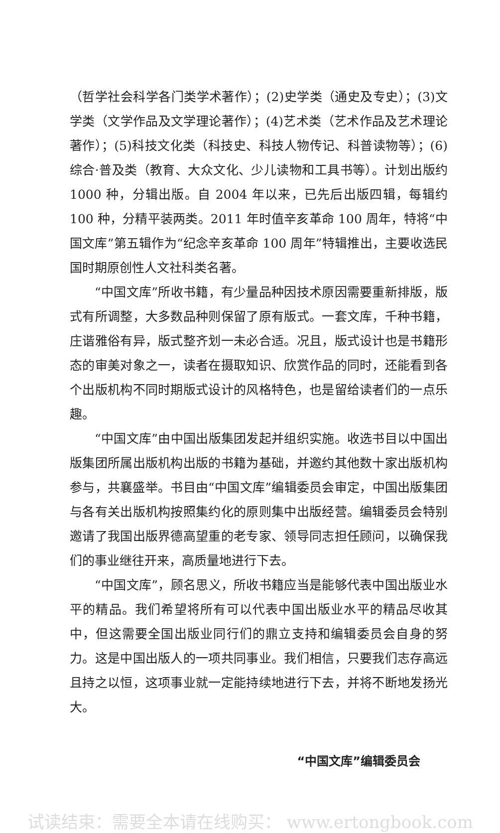（哲学社会科学各门类学术著作）；(2)史学类（通史及专史）；(3)文学类（文学作品及文学理论著作）；(4)艺术类（艺术作品及艺术理论著作）；(5)科技文化类（科技史、科技人物传记、科普读物等）；(6)综合·普及类（教育、大众文化、少儿读物和工具书等）。计划出版约 1000 种，分辑出版。自 2004 年以来，已先后出版四辑，每辑约 100 种，分精平装两类。2011 年时值辛亥革命 100 周年，特将“中国文库”第五辑作为“纪念辛亥革命 100 周年”特辑推出，主要收选民国时期原创性人文社科类名著。
“中国文库”所收书籍，有少量品种因技术原因需要重新排版，版式有所调整，大多数品种则保留了原有版式。一套文库，千种书籍，庄谐雅俗有异，版式整齐划一未必合适。况且，版式设计也是书籍形态的审美对象之一，读者在摄取知识、欣赏作品的同时，还能看到各个出版机构不同时期版式设计的风格特色，也是留给读者们的一点乐趣。
“中国文库”由中国出版集团发起并组织实施。收选书目以中国出版集团所属出版机构出版的书籍为基础，并邀约其他数十家出版机构参与，共襄盛举。书目由“中国文库”编辑委员会审定，中国出版集团与各有关出版机构按照集约化的原则集中出版经营。编辑委员会特别邀请了我国出版界德高望重的老专家、领导同志担任顾问，以确保我们的事业继往开来，高质量地进行下去。
“中国文库”，顾名思义，所收书籍应当是能够代表中国出版业水平的精品。我们希望将所有可以代表中国出版业水平的精品尽收其中，但这需要全国出版业同行们的鼎立支持和编辑委员会自身的努力。这是中国出版人的一项共同事业。我们相信，只要我们志存高远且持之以恒，这项事业就一定能持续地进行下去，并将不断地发扬光大。
“中国文库”编辑委员会
试读结束：需要全本请在线购买： www.ertongbook.com